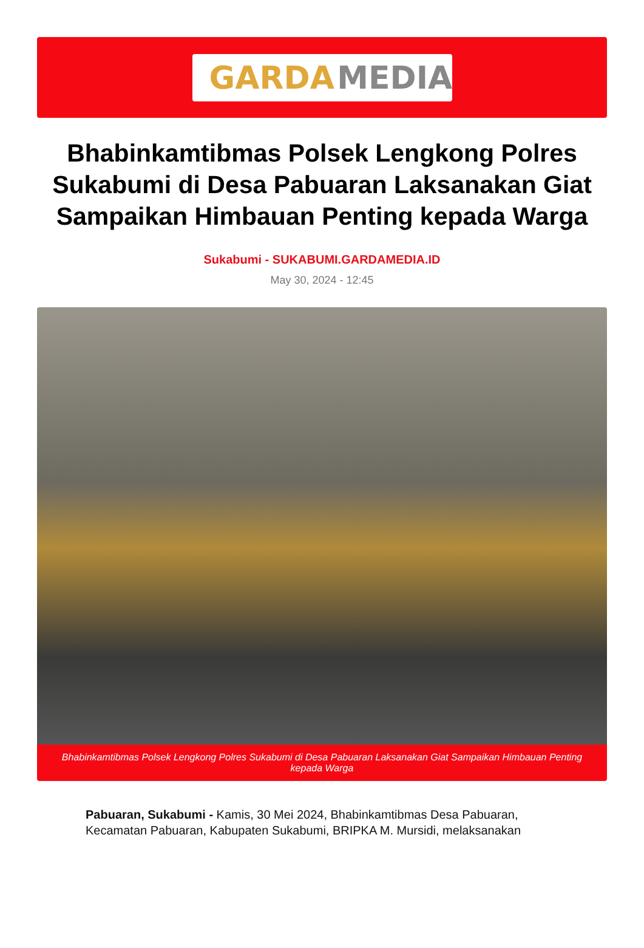GARDA MEDIA
Bhabinkamtibmas Polsek Lengkong Polres Sukabumi di Desa Pabuaran Laksanakan Giat Sampaikan Himbauan Penting kepada Warga
Sukabumi - SUKABUMI.GARDAMEDIA.ID
May 30, 2024 - 12:45
Bhabinkamtibmas Polsek Lengkong Polres Sukabumi di Desa Pabuaran Laksanakan Giat Sampaikan Himbauan Penting kepada Warga
Pabuaran, Sukabumi - Kamis, 30 Mei 2024, Bhabinkamtibmas Desa Pabuaran, Kecamatan Pabuaran, Kabupaten Sukabumi, BRIPKA M. Mursidi, melaksanakan